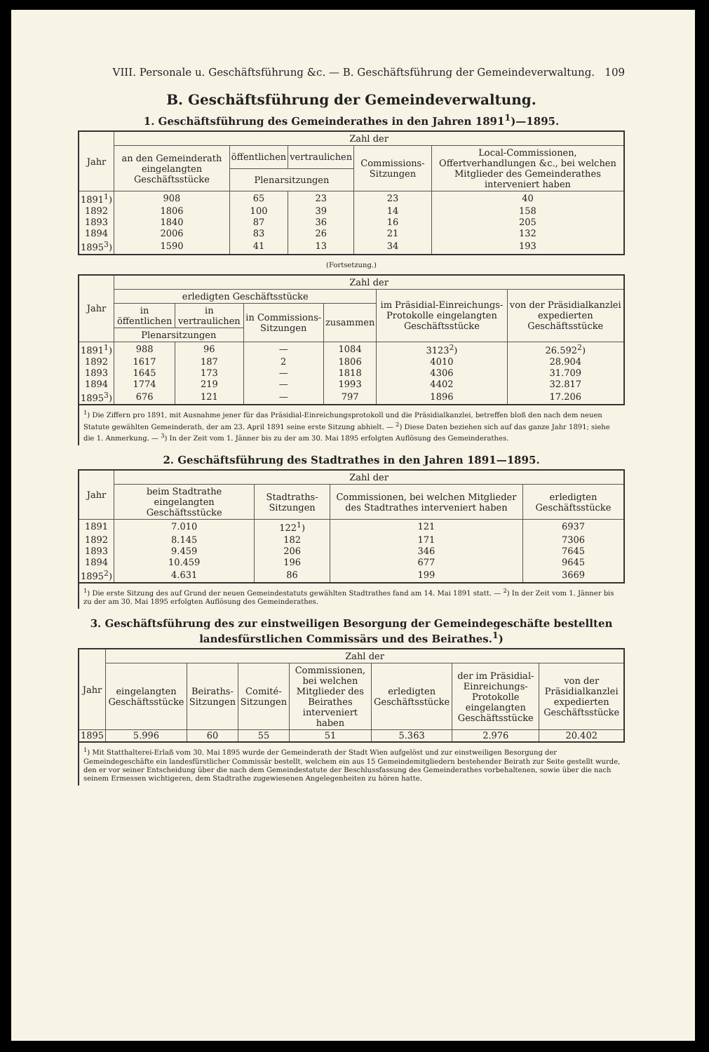VIII. Personale u. Geschäftsführung &c. — B. Geschäftsführung der Gemeindeverwaltung. 109
B. Geschäftsführung der Gemeindeverwaltung.
1. Geschäftsführung des Gemeinderathes in den Jahren 1891<sup>1</sup>)—1895.
| Jahr | Zahl der | | | | |
| --- | --- | --- | --- | --- | --- |
| | an den Gemeinderath eingelangten Geschäftsstücke | öffentlichen | vertraulichen | Commissions-Sitzungen | Local-Commissionen, Offertverhandlungen &c., bei welchen Mitglieder des Gemeinderathes interveniert haben |
| | | Plenarsitzungen | | | |
| 1891<sup>1</sup>) | 908 | 65 | 23 | 23 | 40 |
| 1892 | 1806 | 100 | 39 | 14 | 158 |
| 1893 | 1840 | 87 | 36 | 16 | 205 |
| 1894 | 2006 | 83 | 26 | 21 | 132 |
| 1895<sup>3</sup>) | 1590 | 41 | 13 | 34 | 193 |
(Fortsetzung.)
| Jahr | Zahl der | | | | | |
| --- | --- | --- | --- | --- | --- | --- |
| | erledigten Geschäftsstücke | | | | im Präsidial-Einreichungs-Protokolle eingelangten Geschäftsstücke | von der Präsidialkanzlei expedierten Geschäftsstücke |
| | in öffentlichen | in vertraulichen | in Commissions-Sitzungen | zusammen | | |
| | Plenarsitzungen | | | | | |
| 1891<sup>1</sup>) | 988 | 96 | — | 1084 | 3123<sup>2</sup>) | 26.592<sup>2</sup>) |
| 1892 | 1617 | 187 | 2 | 1806 | 4010 | 28.904 |
| 1893 | 1645 | 173 | — | 1818 | 4306 | 31.709 |
| 1894 | 1774 | 219 | — | 1993 | 4402 | 32.817 |
| 1895<sup>3</sup>) | 676 | 121 | — | 797 | 1896 | 17.206 |
<sup>1</sup>) Die Ziffern pro 1891, mit Ausnahme jener für das Präsidial-Einreichungsprotokoll und die Präsidialkanzlei, betreffen bloß den nach dem neuen Statute gewählten Gemeinderath, der am 23. April 1891 seine erste Sitzung abhielt. — <sup>2</sup>) Diese Daten beziehen sich auf das ganze Jahr 1891; siehe die 1. Anmerkung. — <sup>3</sup>) In der Zeit vom 1. Jänner bis zu der am 30. Mai 1895 erfolgten Auflösung des Gemeinderathes.
2. Geschäftsführung des Stadtrathes in den Jahren 1891—1895.
| Jahr | Zahl der | | | |
| --- | --- | --- | --- | --- |
| | beim Stadtrathe eingelangten Geschäftsstücke | Stadtraths-Sitzungen | Commissionen, bei welchen Mitglieder des Stadtrathes interveniert haben | erledigten Geschäftsstücke |
| 1891 | 7.010 | 122<sup>1</sup>) | 121 | 6937 |
| 1892 | 8.145 | 182 | 171 | 7306 |
| 1893 | 9.459 | 206 | 346 | 7645 |
| 1894 | 10.459 | 196 | 677 | 9645 |
| 1895<sup>2</sup>) | 4.631 | 86 | 199 | 3669 |
<sup>1</sup>) Die erste Sitzung des auf Grund der neuen Gemeindestatuts gewählten Stadtrathes fand am 14. Mai 1891 statt. — <sup>2</sup>) In der Zeit vom 1. Jänner bis zu der am 30. Mai 1895 erfolgten Auflösung des Gemeinderathes.
3. Geschäftsführung des zur einstweiligen Besorgung der Gemeindegeschäfte bestellten landesfürstlichen Commissärs und des Beirathes.<sup>1</sup>)
| Jahr | Zahl der | | | | | | |
| --- | --- | --- | --- | --- | --- | --- | --- |
| | eingelangten Geschäftsstücke | Beiraths-Sitzungen | Comité-Sitzungen | Commissionen, bei welchen Mitglieder des Beirathes interveniert haben | erledigten Geschäftsstücke | der im Präsidial-Einreichungs-Protokolle eingelangten Geschäftsstücke | von der Präsidialkanzlei expedierten Geschäftsstücke |
| 1895 | 5.996 | 60 | 55 | 51 | 5.363 | 2.976 | 20.402 |
<sup>1</sup>) Mit Statthalterei-Erlaß vom 30. Mai 1895 wurde der Gemeinderath der Stadt Wien aufgelöst und zur einstweiligen Besorgung der Gemeindegeschäfte ein landesfürstlicher Commissär bestellt, welchem ein aus 15 Gemeindemitgliedern bestehender Beirath zur Seite gestellt wurde, den er vor seiner Entscheidung über die nach dem Gemeindestatute der Beschlussfassung des Gemeinderathes vorbehaltenen, sowie über die nach seinem Ermessen wichtigeren, dem Stadtrathe zugewiesenen Angelegenheiten zu hören hatte.